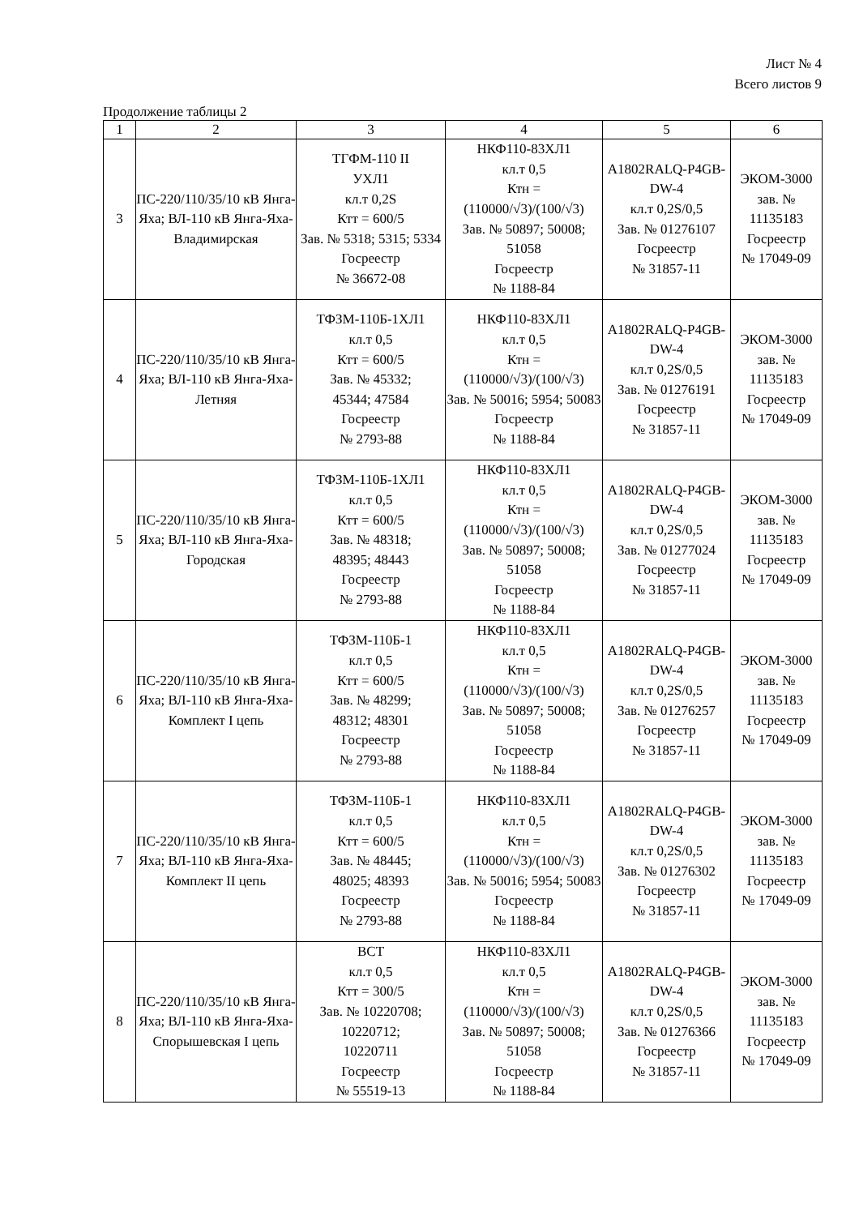Лист № 4
Всего листов 9
Продолжение таблицы 2
| 1 | 2 | 3 | 4 | 5 | 6 |
| 3 | ПС-220/110/35/10 кВ Янга-Яха; ВЛ-110 кВ Янга-Яха-Владимирская | ТГФМ-110 II УХЛ1 кл.т 0,2S Ктт = 600/5 Зав. № 5318; 5315; 5334 Госреестр № 36672-08 | НКФ110-83ХЛ1 кл.т 0,5 Ктн = (110000/√3)/(100/√3) Зав. № 50897; 50008; 51058 Госреестр № 1188-84 | A1802RALQ-P4GB-DW-4 кл.т 0,2S/0,5 Зав. № 01276107 Госреестр № 31857-11 | ЭКОМ-3000 зав. № 11135183 Госреестр № 17049-09 |
| 4 | ПС-220/110/35/10 кВ Янга-Яха; ВЛ-110 кВ Янга-Яха-Летняя | ТФЗМ-110Б-1ХЛ1 кл.т 0,5 Ктт = 600/5 Зав. № 45332; 45344; 47584 Госреестр № 2793-88 | НКФ110-83ХЛ1 кл.т 0,5 Ктн = (110000/√3)/(100/√3) Зав. № 50016; 5954; 50083 Госреестр № 1188-84 | A1802RALQ-P4GB-DW-4 кл.т 0,2S/0,5 Зав. № 01276191 Госреестр № 31857-11 | ЭКОМ-3000 зав. № 11135183 Госреестр № 17049-09 |
| 5 | ПС-220/110/35/10 кВ Янга-Яха; ВЛ-110 кВ Янга-Яха-Городская | ТФЗМ-110Б-1ХЛ1 кл.т 0,5 Ктт = 600/5 Зав. № 48318; 48395; 48443 Госреестр № 2793-88 | НКФ110-83ХЛ1 кл.т 0,5 Ктн = (110000/√3)/(100/√3) Зав. № 50897; 50008; 51058 Госреестр № 1188-84 | A1802RALQ-P4GB-DW-4 кл.т 0,2S/0,5 Зав. № 01277024 Госреестр № 31857-11 | ЭКОМ-3000 зав. № 11135183 Госреестр № 17049-09 |
| 6 | ПС-220/110/35/10 кВ Янга-Яха; ВЛ-110 кВ Янга-Яха-Комплект I цепь | ТФЗМ-110Б-1 кл.т 0,5 Ктт = 600/5 Зав. № 48299; 48312; 48301 Госреестр № 2793-88 | НКФ110-83ХЛ1 кл.т 0,5 Ктн = (110000/√3)/(100/√3) Зав. № 50897; 50008; 51058 Госреестр № 1188-84 | A1802RALQ-P4GB-DW-4 кл.т 0,2S/0,5 Зав. № 01276257 Госреестр № 31857-11 | ЭКОМ-3000 зав. № 11135183 Госреестр № 17049-09 |
| 7 | ПС-220/110/35/10 кВ Янга-Яха; ВЛ-110 кВ Янга-Яха-Комплект II цепь | ТФЗМ-110Б-1 кл.т 0,5 Ктт = 600/5 Зав. № 48445; 48025; 48393 Госреестр № 2793-88 | НКФ110-83ХЛ1 кл.т 0,5 Ктн = (110000/√3)/(100/√3) Зав. № 50016; 5954; 50083 Госреестр № 1188-84 | A1802RALQ-P4GB-DW-4 кл.т 0,2S/0,5 Зав. № 01276302 Госреестр № 31857-11 | ЭКОМ-3000 зав. № 11135183 Госреестр № 17049-09 |
| 8 | ПС-220/110/35/10 кВ Янга-Яха; ВЛ-110 кВ Янга-Яха-Спорышевская I цепь | ВСТ кл.т 0,5 Ктт = 300/5 Зав. № 10220708; 10220712; 10220711 Госреестр № 55519-13 | НКФ110-83ХЛ1 кл.т 0,5 Ктн = (110000/√3)/(100/√3) Зав. № 50897; 50008; 51058 Госреестр № 1188-84 | A1802RALQ-P4GB-DW-4 кл.т 0,2S/0,5 Зав. № 01276366 Госреестр № 31857-11 | ЭКОМ-3000 зав. № 11135183 Госреестр № 17049-09 |